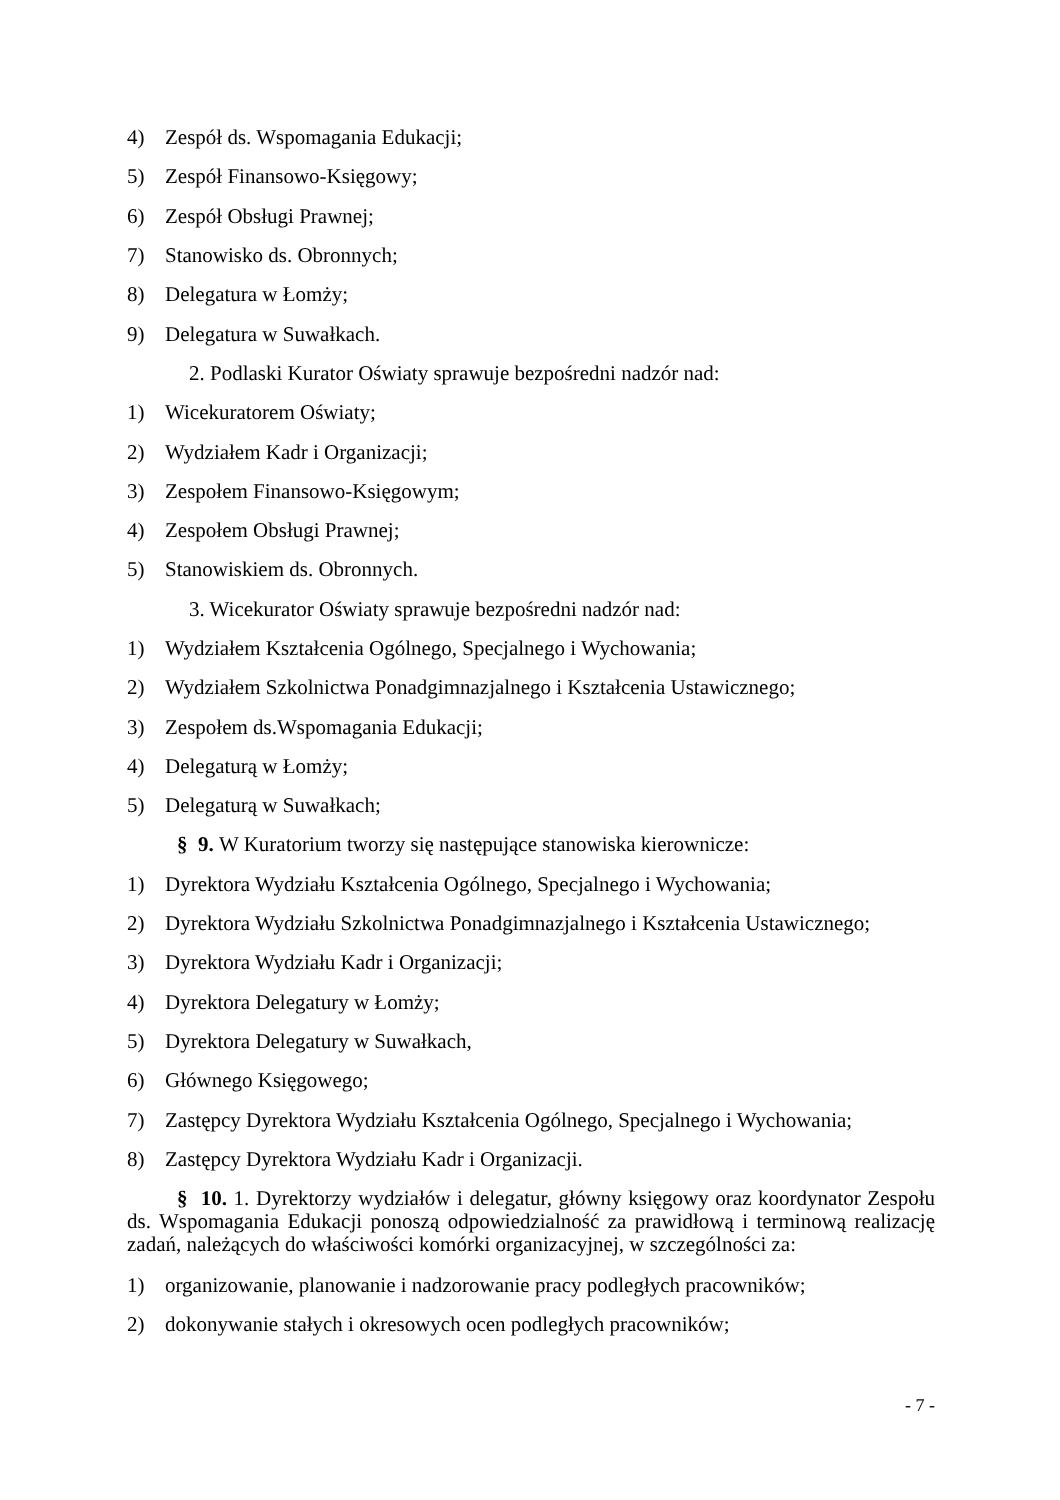4) Zespół ds. Wspomagania Edukacji;
5) Zespół Finansowo-Księgowy;
6) Zespół Obsługi Prawnej;
7) Stanowisko ds. Obronnych;
8) Delegatura w Łomży;
9) Delegatura w Suwałkach.
2. Podlaski Kurator Oświaty sprawuje bezpośredni nadzór nad:
1) Wicekuratorem Oświaty;
2) Wydziałem Kadr i Organizacji;
3) Zespołem Finansowo-Księgowym;
4) Zespołem Obsługi Prawnej;
5) Stanowiskiem ds. Obronnych.
3. Wicekurator Oświaty sprawuje bezpośredni nadzór nad:
1) Wydziałem Kształcenia Ogólnego, Specjalnego i Wychowania;
2) Wydziałem Szkolnictwa Ponadgimnazjalnego i Kształcenia Ustawicznego;
3) Zespołem ds.Wspomagania Edukacji;
4) Delegaturą w Łomży;
5) Delegaturą w Suwałkach;
§ 9. W Kuratorium tworzy się następujące stanowiska kierownicze:
1) Dyrektora Wydziału Kształcenia Ogólnego, Specjalnego i Wychowania;
2) Dyrektora Wydziału Szkolnictwa Ponadgimnazjalnego i Kształcenia Ustawicznego;
3) Dyrektora Wydziału Kadr i Organizacji;
4) Dyrektora Delegatury w Łomży;
5) Dyrektora Delegatury w Suwałkach,
6) Głównego Księgowego;
7) Zastępcy Dyrektora Wydziału Kształcenia Ogólnego, Specjalnego i Wychowania;
8) Zastępcy Dyrektora Wydziału Kadr i Organizacji.
§ 10. 1. Dyrektorzy wydziałów i delegatur, główny księgowy oraz koordynator Zespołu ds. Wspomagania Edukacji ponoszą odpowiedzialność za prawidłową i terminową realizację zadań, należących do właściwości komórki organizacyjnej, w szczególności za:
1) organizowanie, planowanie i nadzorowanie pracy podległych pracowników;
2) dokonywanie stałych i okresowych ocen podległych pracowników;
- 7 -